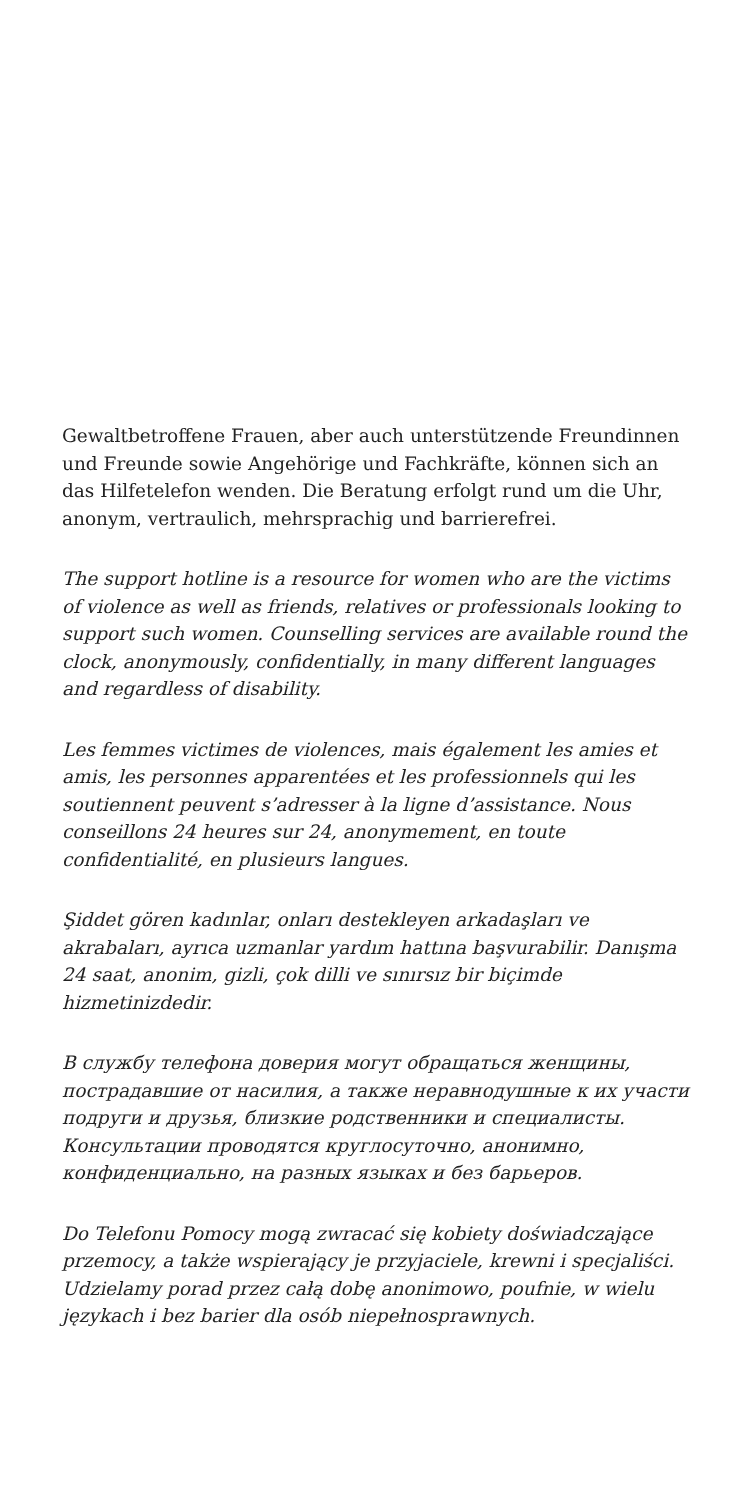Gewaltbetroffene Frauen, aber auch unterstützende Freundinnen und Freunde sowie Angehörige und Fachkräfte, können sich an das Hilfetelefon wenden. Die Beratung erfolgt rund um die Uhr, anonym, vertraulich, mehrsprachig und barrierefrei.
The support hotline is a resource for women who are the victims of violence as well as friends, relatives or professionals looking to support such women. Counselling services are available round the clock, anonymously, confidentially, in many different languages and regardless of disability.
Les femmes victimes de violences, mais également les amies et amis, les personnes apparentées et les professionnels qui les soutiennent peuvent s’adresser à la ligne d’assistance. Nous conseillons 24 heures sur 24, anonymement, en toute confidentialité, en plusieurs langues.
Şiddet gören kadınlar, onları destekleyen arkadaşları ve akrabaları, ayrıca uzmanlar yardım hattına başvurabilir. Danışma 24 saat, anonim, gizli, çok dilli ve sınırsız bir biçimde hizmetinizdedir.
В службу телефона доверия могут обращаться женщины, пострадавшие от насилия, а также неравнодушные к их участи подруги и друзья, близкие родственники и специалисты. Консультации проводятся круглосуточно, анонимно, конфиденциально, на разных языках и без барьеров.
Do Telefonu Pomocy mogą zwracać się kobiety doświadczające przemocy, a także wspierający je przyjaciele, krewni i specjaliści. Udzielamy porad przez całą dobę anonimowo, poufnie, w wielu językach i bez barier dla osób niepełnosprawnych.